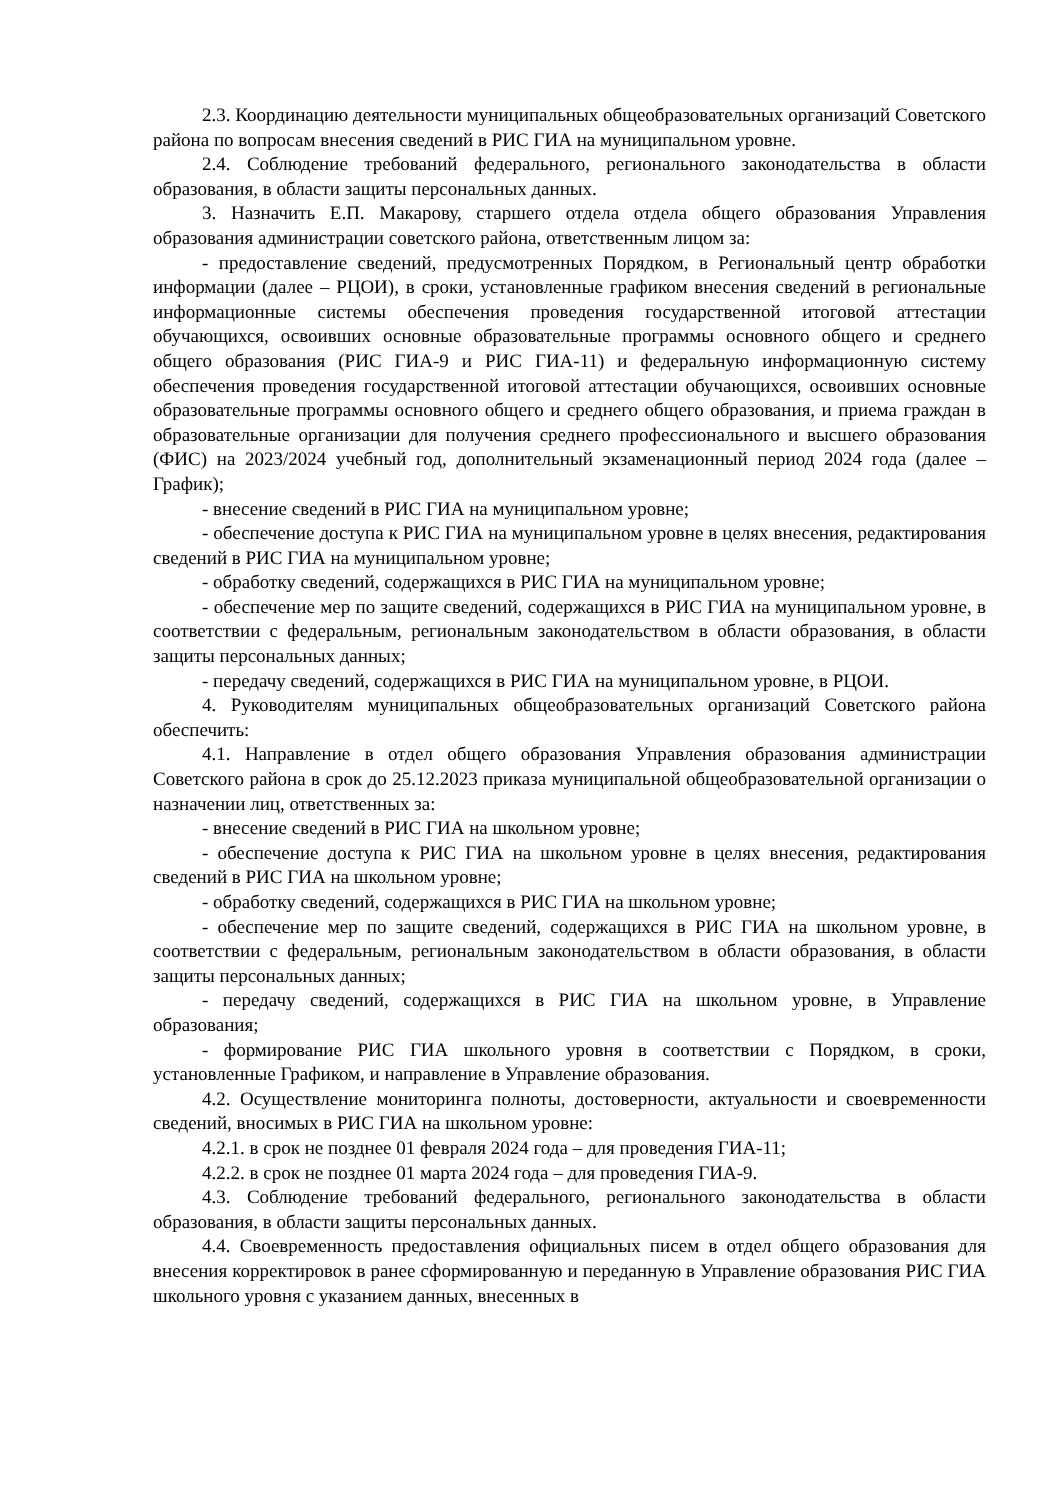2.3. Координацию деятельности муниципальных общеобразовательных организаций Советского района по вопросам внесения сведений в РИС ГИА на муниципальном уровне.
2.4. Соблюдение требований федерального, регионального законодательства в области образования, в области защиты персональных данных.
3. Назначить Е.П. Макарову, старшего отдела отдела общего образования Управления образования администрации советского района, ответственным лицом за:
- предоставление сведений, предусмотренных Порядком, в Региональный центр обработки информации (далее – РЦОИ), в сроки, установленные графиком внесения сведений в региональные информационные системы обеспечения проведения государственной итоговой аттестации обучающихся, освоивших основные образовательные программы основного общего и среднего общего образования (РИС ГИА-9 и РИС ГИА-11) и федеральную информационную систему обеспечения проведения государственной итоговой аттестации обучающихся, освоивших основные образовательные программы основного общего и среднего общего образования, и приема граждан в образовательные организации для получения среднего профессионального и высшего образования (ФИС) на 2023/2024 учебный год, дополнительный экзаменационный период 2024 года (далее – График);
- внесение сведений в РИС ГИА на муниципальном уровне;
- обеспечение доступа к РИС ГИА на муниципальном уровне в целях внесения, редактирования сведений в РИС ГИА на муниципальном уровне;
- обработку сведений, содержащихся в РИС ГИА на муниципальном уровне;
- обеспечение мер по защите сведений, содержащихся в РИС ГИА на муниципальном уровне, в соответствии с федеральным, региональным законодательством в области образования, в области защиты персональных данных;
- передачу сведений, содержащихся в РИС ГИА на муниципальном уровне, в РЦОИ.
4. Руководителям муниципальных общеобразовательных организаций Советского района обеспечить:
4.1. Направление в отдел общего образования Управления образования администрации Советского района в срок до 25.12.2023 приказа муниципальной общеобразовательной организации о назначении лиц, ответственных за:
- внесение сведений в РИС ГИА на школьном уровне;
- обеспечение доступа к РИС ГИА на школьном уровне в целях внесения, редактирования сведений в РИС ГИА на школьном уровне;
- обработку сведений, содержащихся в РИС ГИА на школьном уровне;
- обеспечение мер по защите сведений, содержащихся в РИС ГИА на школьном уровне, в соответствии с федеральным, региональным законодательством в области образования, в области защиты персональных данных;
- передачу сведений, содержащихся в РИС ГИА на школьном уровне, в Управление образования;
- формирование РИС ГИА школьного уровня в соответствии с Порядком, в сроки, установленные Графиком, и направление в Управление образования.
4.2. Осуществление мониторинга полноты, достоверности, актуальности и своевременности сведений, вносимых в РИС ГИА на школьном уровне:
4.2.1. в срок не позднее 01 февраля 2024 года – для проведения ГИА-11;
4.2.2. в срок не позднее 01 марта 2024 года – для проведения ГИА-9.
4.3. Соблюдение требований федерального, регионального законодательства в области образования, в области защиты персональных данных.
4.4. Своевременность предоставления официальных писем в отдел общего образования для внесения корректировок в ранее сформированную и переданную в Управление образования РИС ГИА школьного уровня с указанием данных, внесенных в